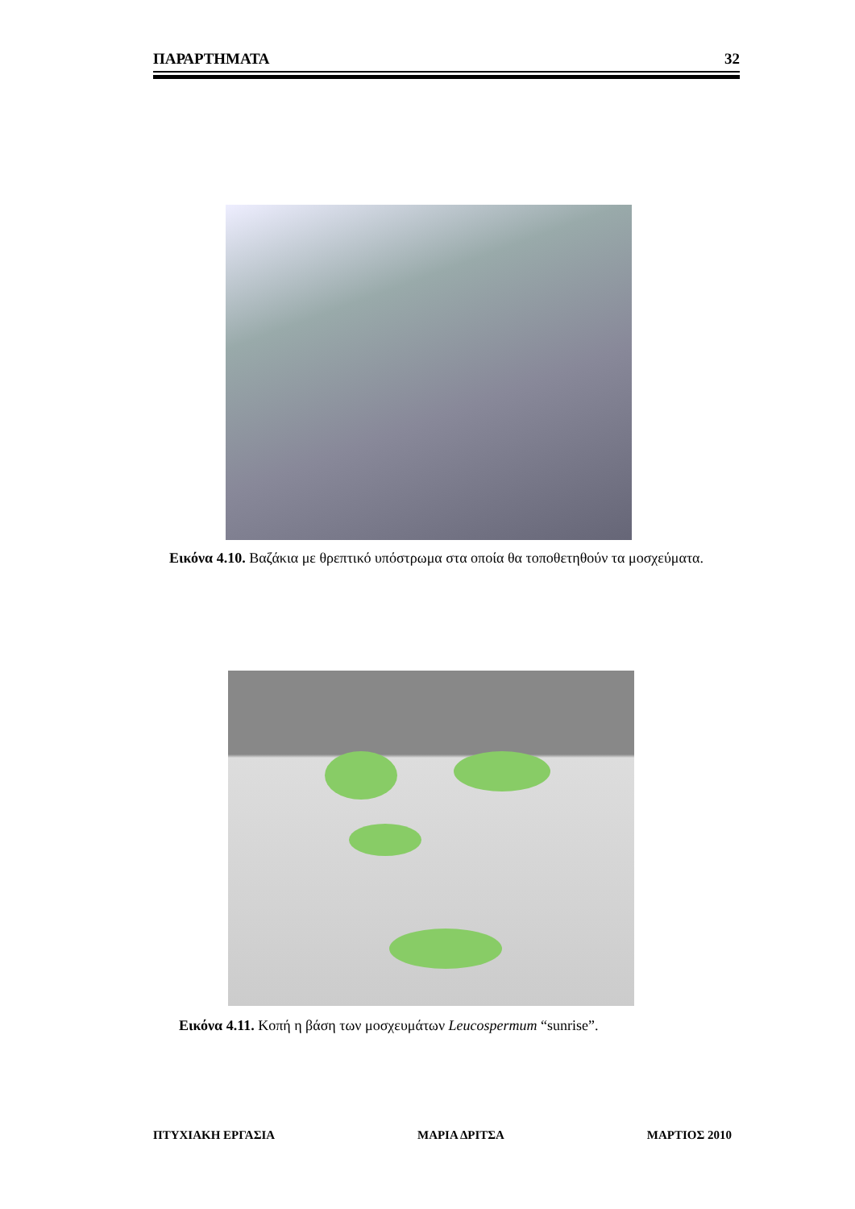ΠΑΡΑΡΤΗΜΑΤΑ 32
Εικόνα 4.10. Βαζάκια με θρεπτικό υπόστρωμα στα οποία θα τοποθετηθούν τα μοσχεύματα.
Εικόνα 4.11. Κοπή η βάση των μοσχευμάτων Leucospermum “sunrise”.
ΠΤΥΧΙΑΚΗ ΕΡΓΑΣΙΑ ΜΑΡΙΑ ΔΡΙΤΣΑ ΜΑΡΤΙΟΣ 2010